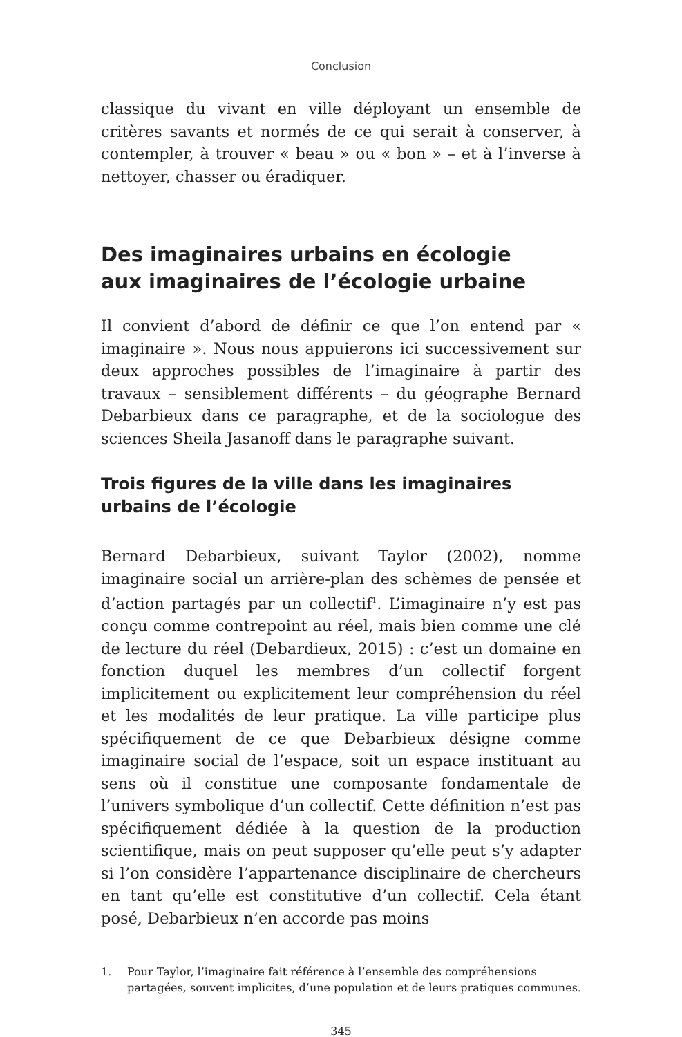Conclusion
classique du vivant en ville déployant un ensemble de critères savants et normés de ce qui serait à conserver, à contempler, à trouver « beau » ou « bon » – et à l’inverse à nettoyer, chasser ou éradiquer.
Des imaginaires urbains en écologie
aux imaginaires de l’écologie urbaine
Il convient d’abord de définir ce que l’on entend par « imaginaire ». Nous nous appuierons ici successivement sur deux approches possibles de l’imaginaire à partir des travaux – sensiblement différents – du géographe Bernard Debarbieux dans ce paragraphe, et de la sociologue des sciences Sheila Jasanoff dans le paragraphe suivant.
Trois figures de la ville dans les imaginaires urbains de l’écologie
Bernard Debarbieux, suivant Taylor (2002), nomme imaginaire social un arrière-plan des schèmes de pensée et d’action partagés par un collectif<sup>1</sup>. L’imaginaire n’y est pas conçu comme contrepoint au réel, mais bien comme une clé de lecture du réel (Debardieux, 2015) : c’est un domaine en fonction duquel les membres d’un collectif forgent implicitement ou explicitement leur compréhension du réel et les modalités de leur pratique. La ville participe plus spécifiquement de ce que Debarbieux désigne comme imaginaire social de l’espace, soit un espace instituant au sens où il constitue une composante fondamentale de l’univers symbolique d’un collectif. Cette définition n’est pas spécifiquement dédiée à la question de la production scientifique, mais on peut supposer qu’elle peut s’y adapter si l’on considère l’appartenance disciplinaire de chercheurs en tant qu’elle est constitutive d’un collectif. Cela étant posé, Debarbieux n’en accorde pas moins
1. Pour Taylor, l’imaginaire fait référence à l’ensemble des compréhensions partagées, souvent implicites, d’une population et de leurs pratiques communes.
345